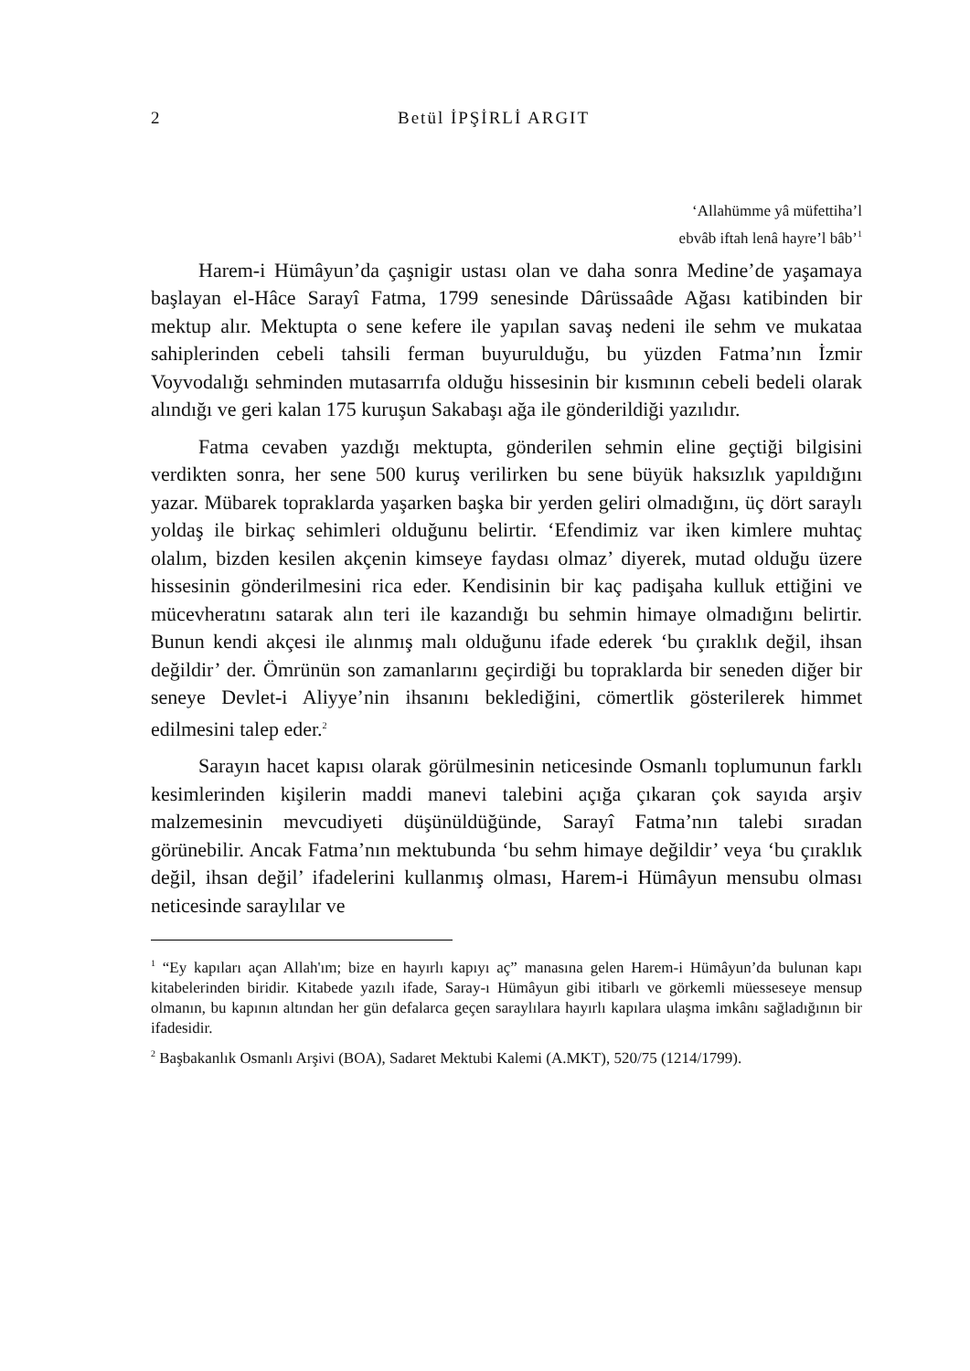2 Betül İPŞİRLİ ARGIT
‘Allahümme yâ müfettiha’l
ebvâb iftah lenâ hayre’l bâb’<sup>1</sup>
Harem-i Hümâyun’da çaşnigir ustası olan ve daha sonra Medine’de yaşamaya başlayan el-Hâce Sarayî Fatma, 1799 senesinde Dârüssaâde Ağası katibinden bir mektup alır. Mektupta o sene kefere ile yapılan savaş nedeni ile sehm ve mukataa sahiplerinden cebeli tahsili ferman buyurulduğu, bu yüzden Fatma’nın İzmir Voyvodalığı sehminden mutasarrıfa olduğu hissesinin bir kısmının cebeli bedeli olarak alındığı ve geri kalan 175 kuruşun Sakabaşı ağa ile gönderildiği yazılıdır.
Fatma cevaben yazdığı mektupta, gönderilen sehmin eline geçtiği bilgisini verdikten sonra, her sene 500 kuruş verilirken bu sene büyük haksızlık yapıldığını yazar. Mübarek topraklarda yaşarken başka bir yerden geliri olmadığını, üç dört saraylı yoldaş ile birkaç sehimleri olduğunu belirtir. ‘Efendimiz var iken kimlere muhtaç olalım, bizden kesilen akçenin kimseye faydası olmaz’ diyerek, mutad olduğu üzere hissesinin gönderilmesini rica eder. Kendisinin bir kaç padişaha kulluk ettiğini ve mücevheratını satarak alın teri ile kazandığı bu sehmin himaye olmadığını belirtir. Bunun kendi akçesi ile alınmış malı olduğunu ifade ederek ‘bu çıraklık değil, ihsan değildir’ der. Ömrünün son zamanlarını geçirdiği bu topraklarda bir seneden diğer bir seneye Devlet-i Aliyye’nin ihsanını beklediğini, cömertlik gösterilerek himmet edilmesini talep eder.<sup>2</sup>
Sarayın hacet kapısı olarak görülmesinin neticesinde Osmanlı toplumunun farklı kesimlerinden kişilerin maddi manevi talebini açığa çıkaran çok sayıda arşiv malzemesinin mevcudiyeti düşünüldüğünde, Sarayî Fatma’nın talebi sıradan görünebilir. Ancak Fatma’nın mektubunda ‘bu sehm himaye değildir’ veya ‘bu çıraklık değil, ihsan değil’ ifadelerini kullanmış olması, Harem-i Hümâyun mensubu olması neticesinde saraylılar ve
<sup>1</sup> “Ey kapıları açan Allah'ım; bize en hayırlı kapıyı aç” manasına gelen Harem-i Hümâyun’da bulunan kapı kitabelerinden biridir. Kitabede yazılı ifade, Saray-ı Hümâyun gibi itibarlı ve görkemli müesseseye mensup olmanın, bu kapının altından her gün defalarca geçen saraylılara hayırlı kapılara ulaşma imkânı sağladığının bir ifadesidir.
<sup>2</sup> Başbakanlık Osmanlı Arşivi (BOA), Sadaret Mektubi Kalemi (A.MKT), 520/75 (1214/1799).